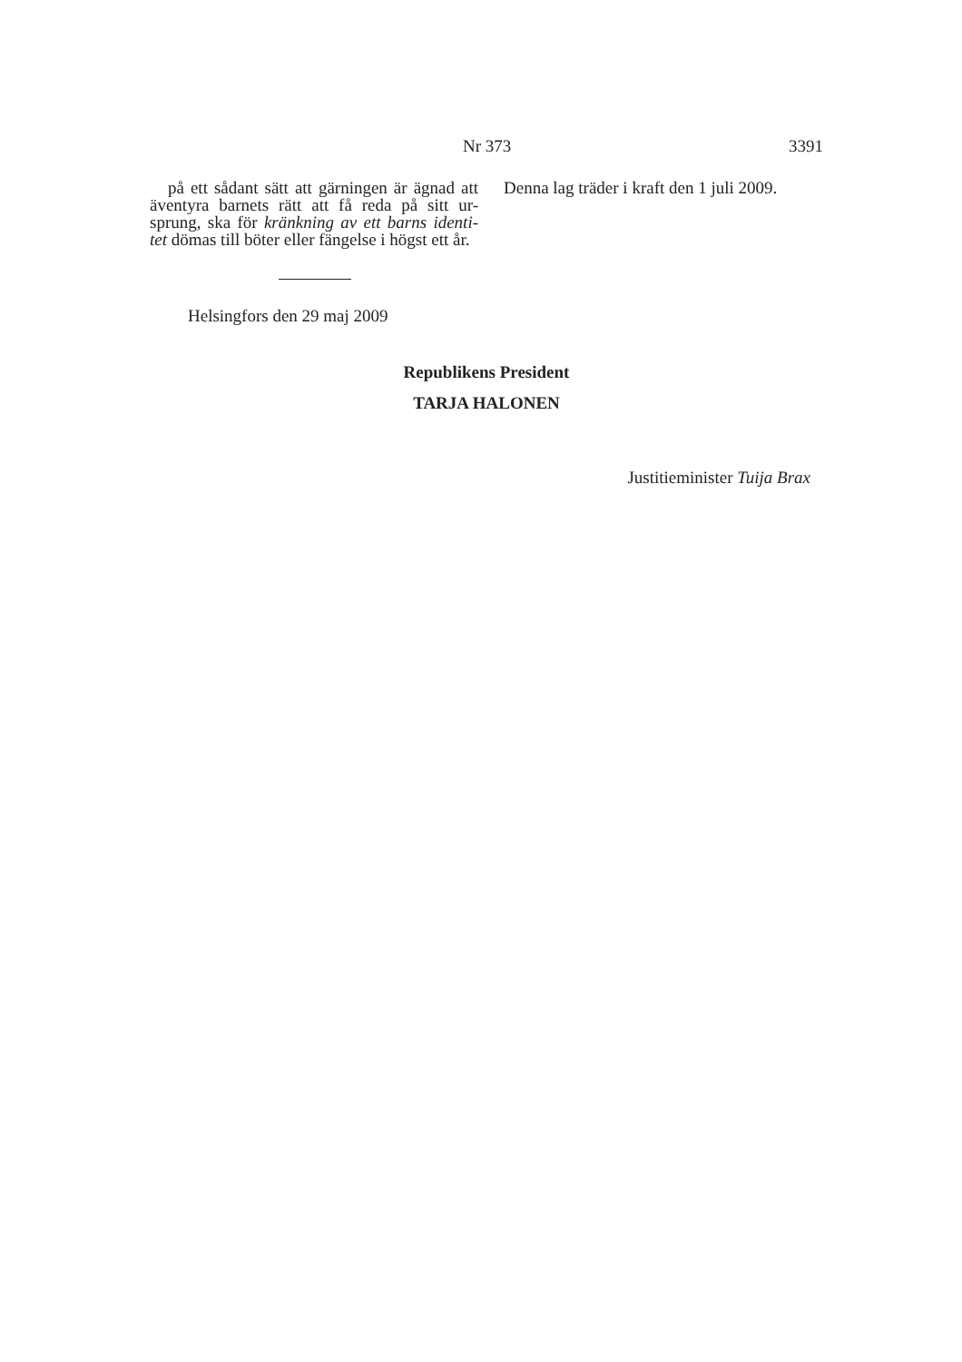Nr 373 3391
på ett sådant sätt att gärningen är ägnad att äventyra barnets rätt att få reda på sitt ur-sprung, ska för kränkning av ett barns identi-tet dömas till böter eller fängelse i högst ett år.
Denna lag träder i kraft den 1 juli 2009.
Helsingfors den 29 maj 2009
Republikens President
TARJA HALONEN
Justitieminister Tuija Brax